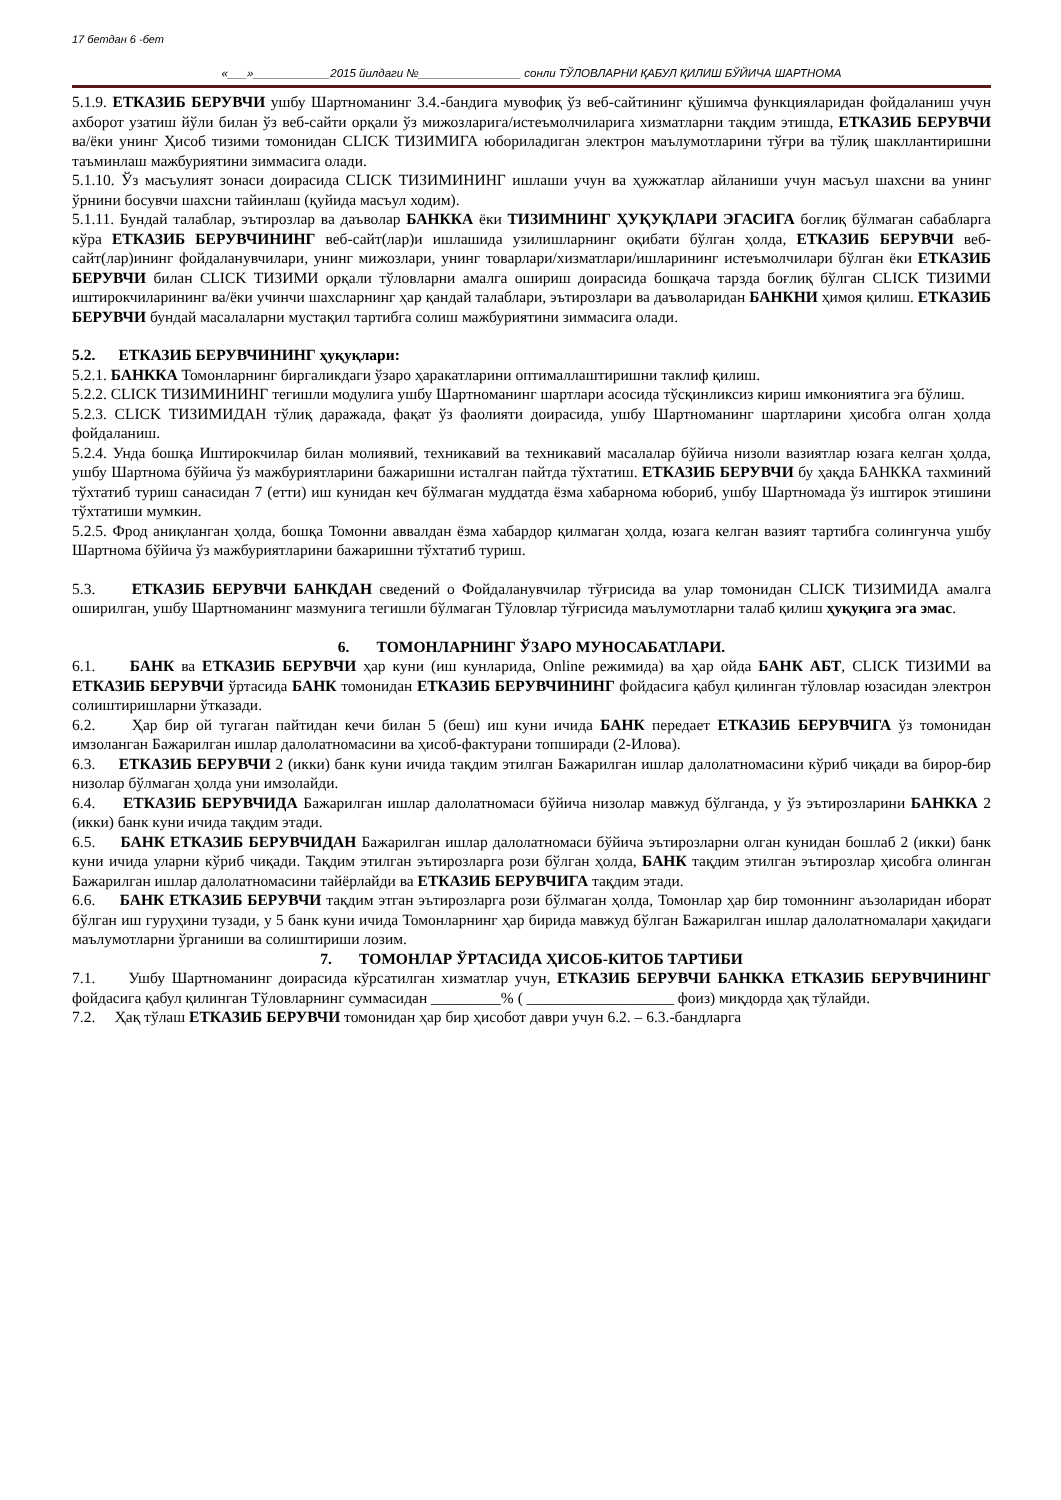17 бетдан 6 -бет
«___»____________2015 йилдаги №________________ сонли ТЎЛОВЛАРНИ ҚАБУЛ ҚИЛИШ БЎЙИЧА ШАРТНОМА
5.1.9. ЕТКАЗИБ БЕРУВЧИ ушбу Шартноманинг 3.4.-бандига мувофиқ ўз веб-сайтининг қўшимча функцияларидан фойдаланиш учун ахборот узатиш йўли билан ўз веб-сайти орқали ўз мижозларига/истеъмолчиларига хизматларни тақдим этишда, ЕТКАЗИБ БЕРУВЧИ ва/ёки унинг Ҳисоб тизими томонидан CLICK ТИЗИМИГА юбориладиган электрон маълумотларини тўғри ва тўлиқ шакллантиришни таъминлаш мажбуриятини зиммасига олади.
5.1.10. Ўз масъулият зонаси доирасида CLICK ТИЗИМИНИНГ ишлаши учун ва ҳужжатлар айланиши учун масъул шахсни ва унинг ўрнини босувчи шахсни тайинлаш (қуйида масъул ходим).
5.1.11. Бундай талаблар, эътирозлар ва даъволар БАНККА ёки ТИЗИМНИНГ ҲУҚУҚЛАРИ ЭГАСИГА боғлиқ бўлмаган сабабларга кўра ЕТКАЗИБ БЕРУВЧИНИНГ веб-сайт(лар)и ишлашида узилишларнинг оқибати бўлган ҳолда, ЕТКАЗИБ БЕРУВЧИ веб-сайт(лар)ининг фойдаланувчилари, унинг мижозлари, унинг товарлари/хизматлари/ишларининг истеъмолчилари бўлган ёки ЕТКАЗИБ БЕРУВЧИ билан CLICK ТИЗИМИ орқали тўловларни амалга ошириш доирасида бошқача тарзда боғлиқ бўлган CLICK ТИЗИМИ иштирокчиларининг ва/ёки учинчи шахсларнинг ҳар қандай талаблари, эътирозлари ва даъволаридан БАНКНИ ҳимоя қилиш. ЕТКАЗИБ БЕРУВЧИ бундай масалаларни мустақил тартибга солиш мажбуриятини зиммасига олади.
5.2. ЕТКАЗИБ БЕРУВЧИНИНГ ҳуқуқлари:
5.2.1. БАНККА Томонларнинг биргаликдаги ўзаро ҳаракатларини оптималлаштиришни таклиф қилиш.
5.2.2. CLICK ТИЗИМИНИНГ тегишли модулига ушбу Шартноманинг шартлари асосида тўсқинликсиз кириш имкониятига эга бўлиш.
5.2.3. CLICK ТИЗИМИДАН тўлиқ даражада, фақат ўз фаолияти доирасида, ушбу Шартноманинг шартларини ҳисобга олган ҳолда фойдаланиш.
5.2.4. Унда бошқа Иштирокчилар билан молиявий, техникавий ва техникавий масалалар бўйича низоли вазиятлар юзага келган ҳолда, ушбу Шартнома бўйича ўз мажбуриятларини бажаришни исталган пайтда тўхтатиш. ЕТКАЗИБ БЕРУВЧИ бу ҳақда БАНККА тахминий тўхтатиб туриш санасидан 7 (етти) иш кунидан кеч бўлмаган муддатда ёзма хабарнома юбориб, ушбу Шартномада ўз иштирок этишини тўхтатиши мумкин.
5.2.5. Фрод аниқланган ҳолда, бошқа Томонни аввалдан ёзма хабардор қилмаган ҳолда, юзага келган вазият тартибга солингунча ушбу Шартнома бўйича ўз мажбуриятларини бажаришни тўхтатиб туриш.
5.3. ЕТКАЗИБ БЕРУВЧИ БАНКДАН сведений о Фойдаланувчилар тўғрисида ва улар томонидан CLICK ТИЗИМИДА амалга оширилган, ушбу Шартноманинг мазмунига тегишли бўлмаган Тўловлар тўғрисида маълумотларни талаб қилиш ҳуқуқига эга эмас.
6. ТОМОНЛАРНИНГ ЎЗАРО МУНОСАБАТЛАРИ.
6.1. БАНК ва ЕТКАЗИБ БЕРУВЧИ ҳар куни (иш кунларида, Online режимида) ва ҳар ойда БАНК АБТ, CLICK ТИЗИМИ ва ЕТКАЗИБ БЕРУВЧИ ўртасида БАНК томонидан ЕТКАЗИБ БЕРУВЧИНИНГ фойдасига қабул қилинган тўловлар юзасидан электрон солиштиришларни ўтказади.
6.2. Ҳар бир ой тугаган пайтидан кечи билан 5 (беш) иш куни ичида БАНК передает ЕТКАЗИБ БЕРУВЧИГА ўз томонидан имзоланган Бажарилган ишлар далолатномасини ва ҳисоб-фактурани топширади (2-Илова).
6.3. ЕТКАЗИБ БЕРУВЧИ 2 (икки) банк куни ичида тақдим этилган Бажарилган ишлар далолатномасини кўриб чиқади ва бирор-бир низолар бўлмаган ҳолда уни имзолайди.
6.4. ЕТКАЗИБ БЕРУВЧИДА Бажарилган ишлар далолатномаси бўйича низолар мавжуд бўлганда, у ўз эътирозларини БАНККА 2 (икки) банк куни ичида тақдим этади.
6.5. БАНК ЕТКАЗИБ БЕРУВЧИДАН Бажарилган ишлар далолатномаси бўйича эътирозларни олган кунидан бошлаб 2 (икки) банк куни ичида уларни кўриб чиқади. Тақдим этилган эътирозларга рози бўлган ҳолда, БАНК тақдим этилган эътирозлар ҳисобга олинган Бажарилган ишлар далолатномасини тайёрлайди ва ЕТКАЗИБ БЕРУВЧИГА тақдим этади.
6.6. БАНК ЕТКАЗИБ БЕРУВЧИ тақдим этган эътирозларга рози бўлмаган ҳолда, Томонлар ҳар бир томоннинг аъзоларидан иборат бўлган иш гуруҳини тузади, у 5 банк куни ичида Томонларнинг ҳар бирида мавжуд бўлган Бажарилган ишлар далолатномалари ҳақидаги маълумотларни ўрганиши ва солиштириши лозим.
7. ТОМОНЛАР ЎРТАСИДА ҲИСОБ-КИТОБ ТАРТИБИ
7.1. Ушбу Шартноманинг доирасида кўрсатилган хизматлар учун, ЕТКАЗИБ БЕРУВЧИ БАНККА ЕТКАЗИБ БЕРУВЧИНИНГ фойдасига қабул қилинган Тўловларнинг суммасидан _________% ( ___________________ фоиз) миқдорда ҳақ тўлайди.
7.2. Ҳақ тўлаш ЕТКАЗИБ БЕРУВЧИ томонидан ҳар бир ҳисобот даври учун 6.2. – 6.3.-бандларга